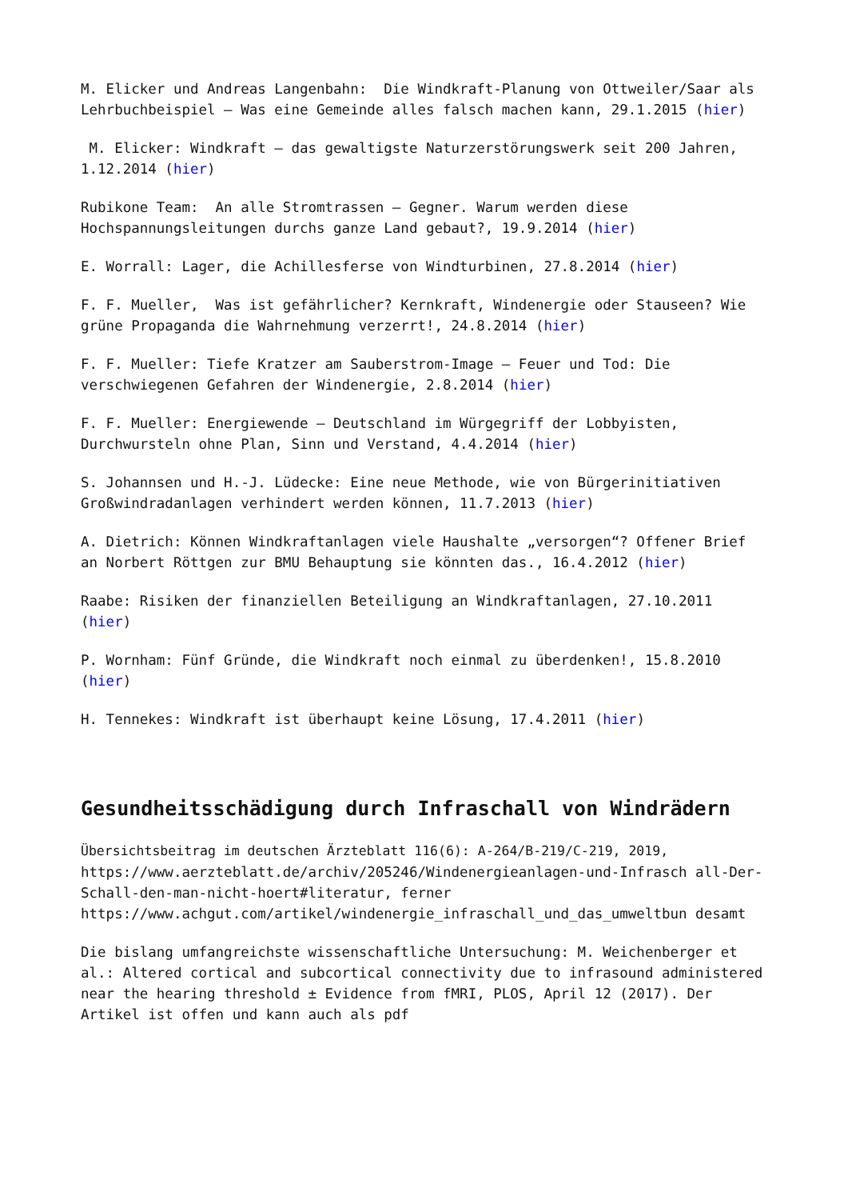M. Elicker und Andreas Langenbahn: Die Windkraft-Planung von Ottweiler/Saar als Lehrbuchbeispiel – Was eine Gemeinde alles falsch machen kann, 29.1.2015 (hier)
M. Elicker: Windkraft – das gewaltigste Naturzerstörungswerk seit 200 Jahren, 1.12.2014 (hier)
Rubikone Team: An alle Stromtrassen – Gegner. Warum werden diese Hochspannungsleitungen durchs ganze Land gebaut?, 19.9.2014 (hier)
E. Worrall: Lager, die Achillesferse von Windturbinen, 27.8.2014 (hier)
F. F. Mueller, Was ist gefährlicher? Kernkraft, Windenergie oder Stauseen? Wie grüne Propaganda die Wahrnehmung verzerrt!, 24.8.2014 (hier)
F. F. Mueller: Tiefe Kratzer am Sauberstrom-Image – Feuer und Tod: Die verschwiegenen Gefahren der Windenergie, 2.8.2014 (hier)
F. F. Mueller: Energiewende – Deutschland im Würgegriff der Lobbyisten, Durchwursteln ohne Plan, Sinn und Verstand, 4.4.2014 (hier)
S. Johannsen und H.-J. Lüdecke: Eine neue Methode, wie von Bürgerinitiativen Großwindradanlagen verhindert werden können, 11.7.2013 (hier)
A. Dietrich: Können Windkraftanlagen viele Haushalte „versorgen“? Offener Brief an Norbert Röttgen zur BMU Behauptung sie könnten das., 16.4.2012 (hier)
Raabe: Risiken der finanziellen Beteiligung an Windkraftanlagen, 27.10.2011 (hier)
P. Wornham: Fünf Gründe, die Windkraft noch einmal zu überdenken!, 15.8.2010 (hier)
H. Tennekes: Windkraft ist überhaupt keine Lösung, 17.4.2011 (hier)
Gesundheitsschädigung durch Infraschall von Windrädern
Übersichtsbeitrag im deutschen Ärzteblatt 116(6): A-264/B-219/C-219, 2019, https://www.aerzteblatt.de/archiv/205246/Windenergieanlagen-und-Infrasch all-Der-Schall-den-man-nicht-hoert#literatur, ferner https://www.achgut.com/artikel/windenergie_infraschall_und_das_umweltbun desamt
Die bislang umfangreichste wissenschaftliche Untersuchung: M. Weichenberger et al.: Altered cortical and subcortical connectivity due to infrasound administered near the hearing threshold ± Evidence from fMRI, PLOS, April 12 (2017). Der Artikel ist offen und kann auch als pdf